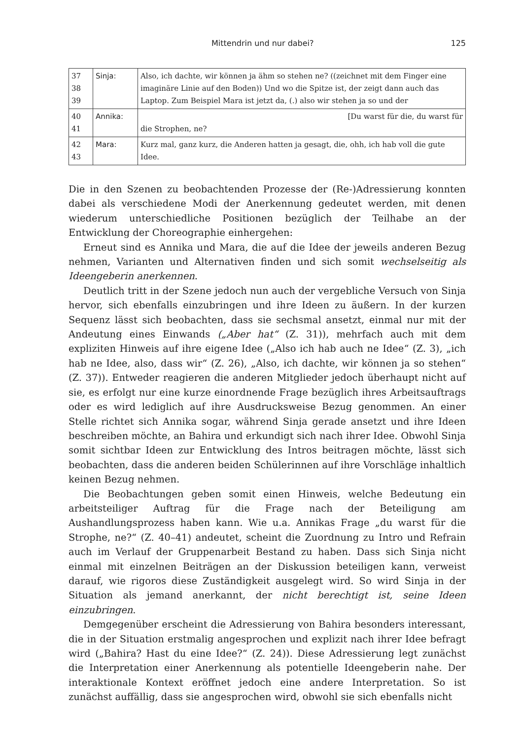Mittendrin und nur dabei? 125
| 37 38 39 | Sinja: | Also, ich dachte, wir können ja ähm so stehen ne? ((zeichnet mit dem Finger eine imaginäre Linie auf den Boden)) Und wo die Spitze ist, der zeigt dann auch das Laptop. Zum Beispiel Mara ist jetzt da, (.) also wir stehen ja so und der |
| 40 41 | Annika: | [Du warst für die, du warst für die Strophen, ne? |
| 42 43 | Mara: | Kurz mal, ganz kurz, die Anderen hatten ja gesagt, die, ohh, ich hab voll die gute Idee. |
Die in den Szenen zu beobachtenden Prozesse der (Re-)Adressierung konnten dabei als verschiedene Modi der Anerkennung gedeutet werden, mit denen wiederum unterschiedliche Positionen bezüglich der Teilhabe an der Entwicklung der Choreographie einhergehen:
Erneut sind es Annika und Mara, die auf die Idee der jeweils anderen Bezug nehmen, Varianten und Alternativen finden und sich somit wechselseitig als Ideengeberin anerkennen.
Deutlich tritt in der Szene jedoch nun auch der vergebliche Versuch von Sinja hervor, sich ebenfalls einzubringen und ihre Ideen zu äußern. In der kurzen Sequenz lässt sich beobachten, dass sie sechsmal ansetzt, einmal nur mit der Andeutung eines Einwands („Aber hat“ (Z. 31)), mehrfach auch mit dem expliziten Hinweis auf ihre eigene Idee („Also ich hab auch ne Idee“ (Z. 3), „ich hab ne Idee, also, dass wir“ (Z. 26), „Also, ich dachte, wir können ja so stehen“ (Z. 37)). Entweder reagieren die anderen Mitglieder jedoch überhaupt nicht auf sie, es erfolgt nur eine kurze einordnende Frage bezüglich ihres Arbeitsauftrags oder es wird lediglich auf ihre Ausdrucksweise Bezug genommen. An einer Stelle richtet sich Annika sogar, während Sinja gerade ansetzt und ihre Ideen beschreiben möchte, an Bahira und erkundigt sich nach ihrer Idee. Obwohl Sinja somit sichtbar Ideen zur Entwicklung des Intros beitragen möchte, lässt sich beobachten, dass die anderen beiden Schülerinnen auf ihre Vorschläge inhaltlich keinen Bezug nehmen.
Die Beobachtungen geben somit einen Hinweis, welche Bedeutung ein arbeitsteiliger Auftrag für die Frage nach der Beteiligung am Aushandlungsprozess haben kann. Wie u.a. Annikas Frage „du warst für die Strophe, ne?“ (Z. 40–41) andeutet, scheint die Zuordnung zu Intro und Refrain auch im Verlauf der Gruppenarbeit Bestand zu haben. Dass sich Sinja nicht einmal mit einzelnen Beiträgen an der Diskussion beteiligen kann, verweist darauf, wie rigoros diese Zuständigkeit ausgelegt wird. So wird Sinja in der Situation als jemand anerkannt, der nicht berechtigt ist, seine Ideen einzubringen.
Demgegenüber erscheint die Adressierung von Bahira besonders interessant, die in der Situation erstmalig angesprochen und explizit nach ihrer Idee befragt wird („Bahira? Hast du eine Idee?“ (Z. 24)). Diese Adressierung legt zunächst die Interpretation einer Anerkennung als potentielle Ideengeberin nahe. Der interaktionale Kontext eröffnet jedoch eine andere Interpretation. So ist zunächst auffällig, dass sie angesprochen wird, obwohl sie sich ebenfalls nicht